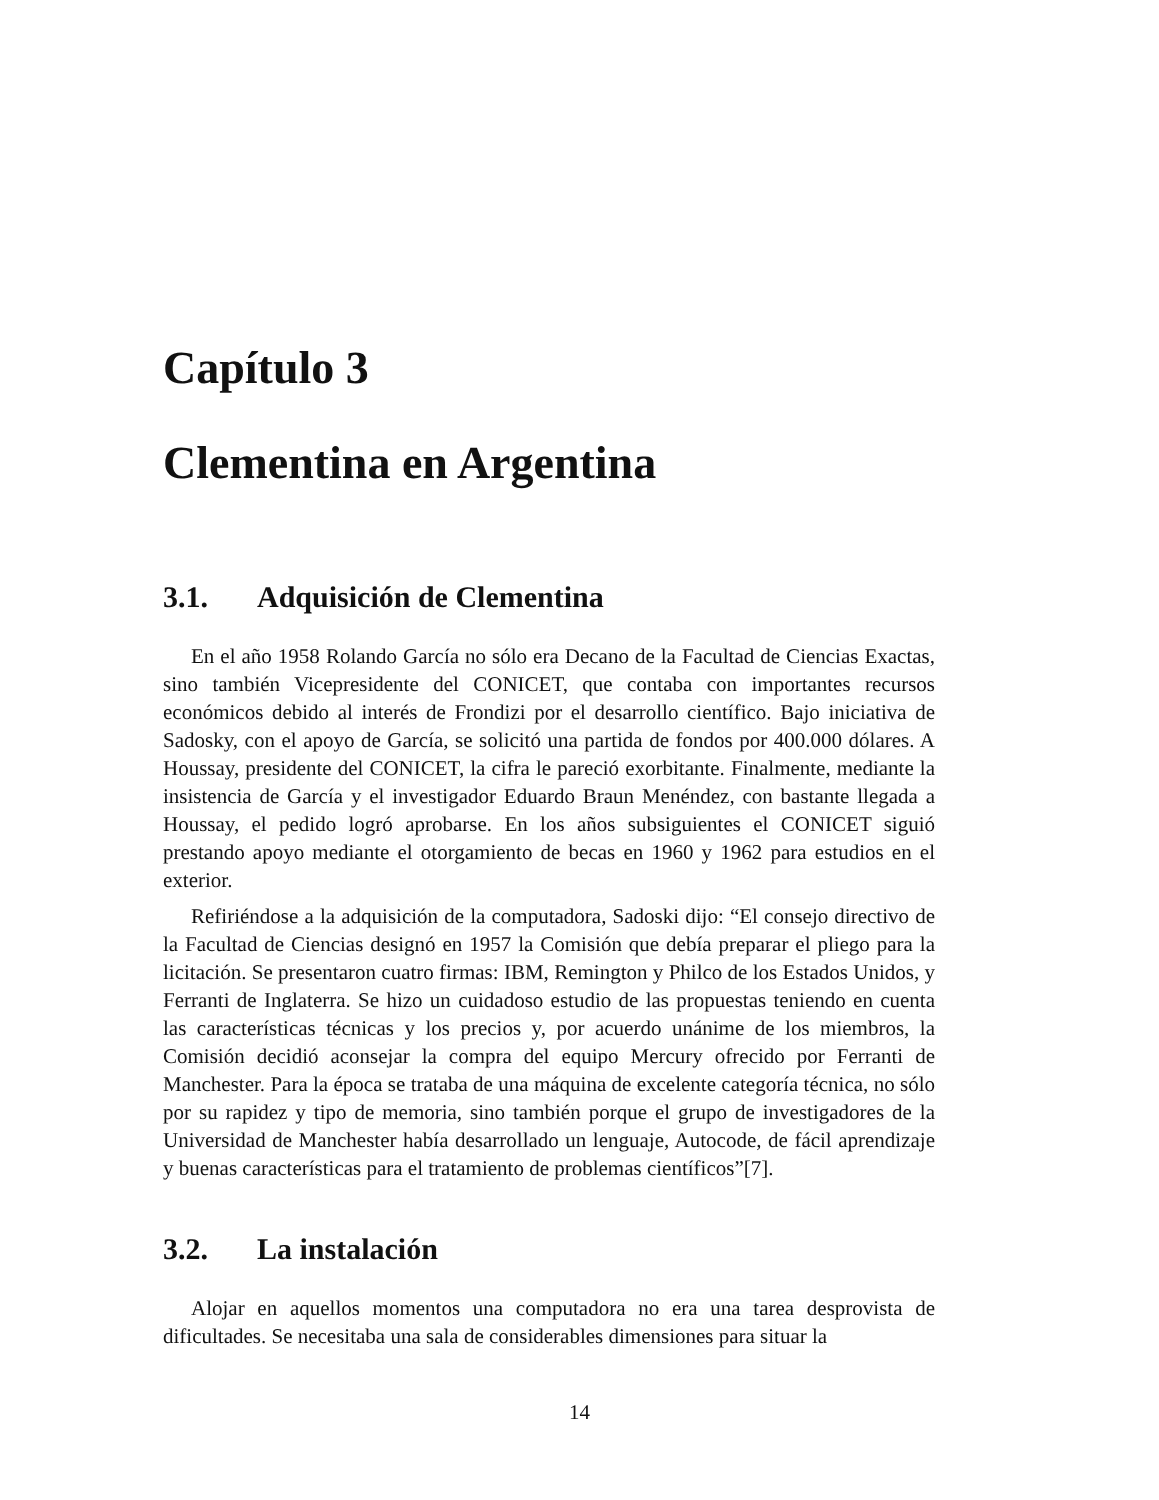Capítulo 3
Clementina en Argentina
3.1. Adquisición de Clementina
En el año 1958 Rolando García no sólo era Decano de la Facultad de Ciencias Exactas, sino también Vicepresidente del CONICET, que contaba con importantes recursos económicos debido al interés de Frondizi por el desarrollo científico. Bajo iniciativa de Sadosky, con el apoyo de García, se solicitó una partida de fondos por 400.000 dólares. A Houssay, presidente del CONICET, la cifra le pareció exorbitante. Finalmente, mediante la insistencia de García y el investigador Eduardo Braun Menéndez, con bastante llegada a Houssay, el pedido logró aprobarse. En los años subsiguientes el CONICET siguió prestando apoyo mediante el otorgamiento de becas en 1960 y 1962 para estudios en el exterior.
Refiriéndose a la adquisición de la computadora, Sadoski dijo: “El consejo directivo de la Facultad de Ciencias designó en 1957 la Comisión que debía preparar el pliego para la licitación. Se presentaron cuatro firmas: IBM, Remington y Philco de los Estados Unidos, y Ferranti de Inglaterra. Se hizo un cuidadoso estudio de las propuestas teniendo en cuenta las características técnicas y los precios y, por acuerdo unánime de los miembros, la Comisión decidió aconsejar la compra del equipo Mercury ofrecido por Ferranti de Manchester. Para la época se trataba de una máquina de excelente categoría técnica, no sólo por su rapidez y tipo de memoria, sino también porque el grupo de investigadores de la Universidad de Manchester había desarrollado un lenguaje, Autocode, de fácil aprendizaje y buenas características para el tratamiento de problemas científicos”[7].
3.2. La instalación
Alojar en aquellos momentos una computadora no era una tarea desprovista de dificultades. Se necesitaba una sala de considerables dimensiones para situar la
14